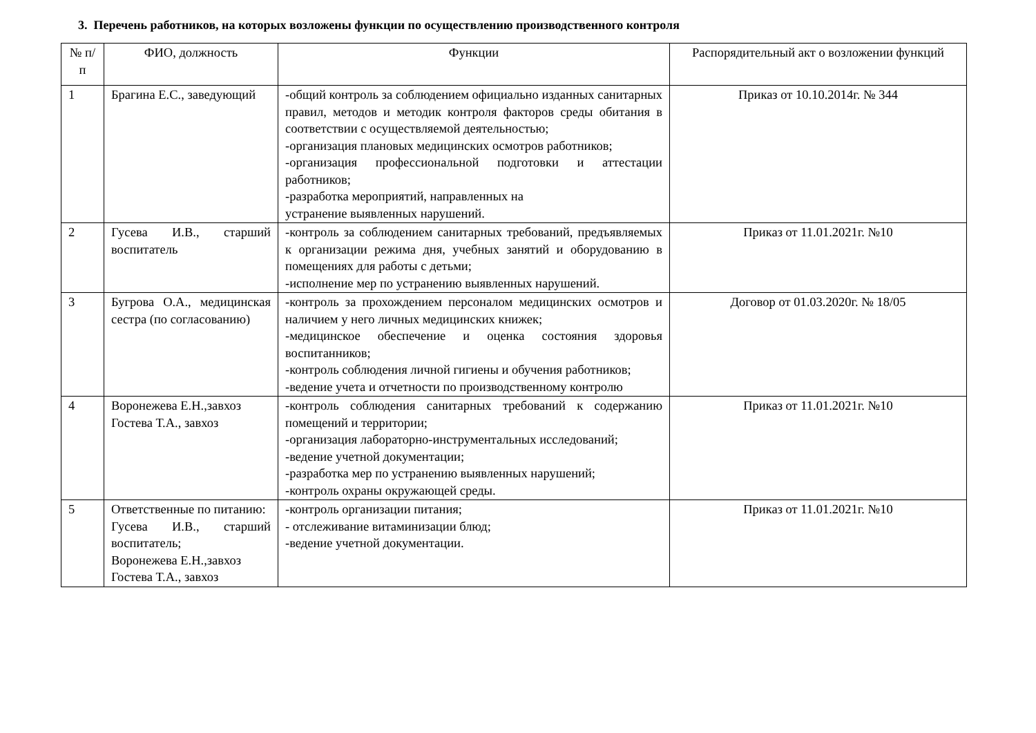3. Перечень работников, на которых возложены функции по осуществлению производственного контроля
| № п/п | ФИО, должность | Функции | Распорядительный акт о возложении функций |
| --- | --- | --- | --- |
| 1 | Брагина Е.С., заведующий | -общий контроль за соблюдением официально изданных санитарных правил, методов и методик контроля факторов среды обитания в соответствии с осуществляемой деятельностью; -организация плановых медицинских осмотров работников; -организация профессиональной подготовки и аттестации работников; -разработка мероприятий, направленных на устранение выявленных нарушений. | Приказ от 10.10.2014г. № 344 |
| 2 | Гусева И.В., старший воспитатель | -контроль за соблюдением санитарных требований, предъявляемых к организации режима дня, учебных занятий и оборудованию в помещениях для работы с детьми; -исполнение мер по устранению выявленных нарушений. | Приказ от 11.01.2021г. №10 |
| 3 | Бугрова О.А., медицинская сестра (по согласованию) | -контроль за прохождением персоналом медицинских осмотров и наличием у него личных медицинских книжек; -медицинское обеспечение и оценка состояния здоровья воспитанников; -контроль соблюдения личной гигиены и обучения работников; -ведение учета и отчетности по производственному контролю | Договор от 01.03.2020г. № 18/05 |
| 4 | Воронежева Е.Н.,завхоз Гостева Т.А., завхоз | -контроль соблюдения санитарных требований к содержанию помещений и территории; -организация лабораторно-инструментальных исследований; -ведение учетной документации; -разработка мер по устранению выявленных нарушений; -контроль охраны окружающей среды. | Приказ от 11.01.2021г. №10 |
| 5 | Ответственные по питанию: Гусева И.В., старший воспитатель; Воронежева Е.Н.,завхоз Гостева Т.А., завхоз | -контроль организации питания; - отслеживание витаминизации блюд; -ведение учетной документации. | Приказ от 11.01.2021г. №10 |